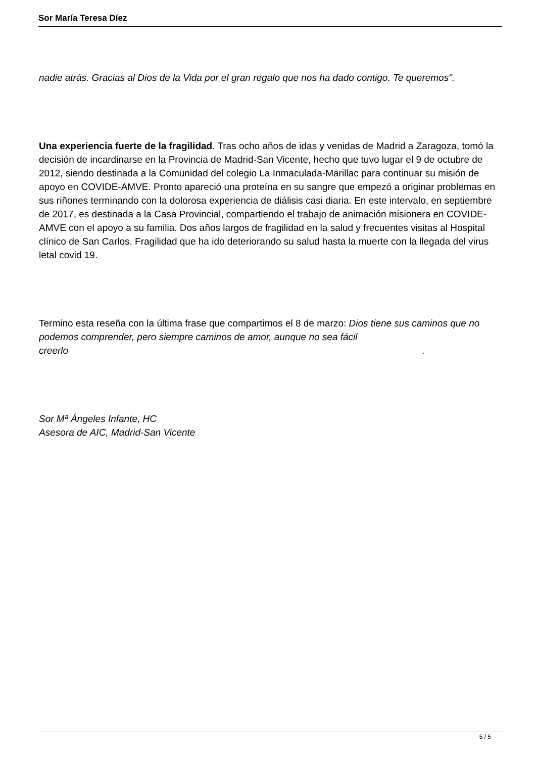Sor María Teresa Díez
nadie atrás. Gracias al Dios de la Vida por el gran regalo que nos ha dado contigo. Te queremos".
Una experiencia fuerte de la fragilidad. Tras ocho años de idas y venidas de Madrid a Zaragoza, tomó la decisión de incardinarse en la Provincia de Madrid-San Vicente, hecho que tuvo lugar el 9 de octubre de 2012, siendo destinada a la Comunidad del colegio La Inmaculada-Marillac para continuar su misión de apoyo en COVIDE-AMVE. Pronto apareció una proteína en su sangre que empezó a originar problemas en sus riñones terminando con la dolorosa experiencia de diálisis casi diaria. En este intervalo, en septiembre de 2017, es destinada a la Casa Provincial, compartiendo el trabajo de animación misionera en COVIDE-AMVE con el apoyo a su familia. Dos años largos de fragilidad en la salud y frecuentes visitas al Hospital clínico de San Carlos. Fragilidad que ha ido deteriorando su salud hasta la muerte con la llegada del virus letal covid 19.
Termino esta reseña con la última frase que compartimos el 8 de marzo: Dios tiene sus caminos que no podemos comprender, pero siempre caminos de amor, aunque no sea fácil creerlo.
Sor Mª Ángeles Infante, HC
Asesora de AIC, Madrid-San Vicente
5 / 5